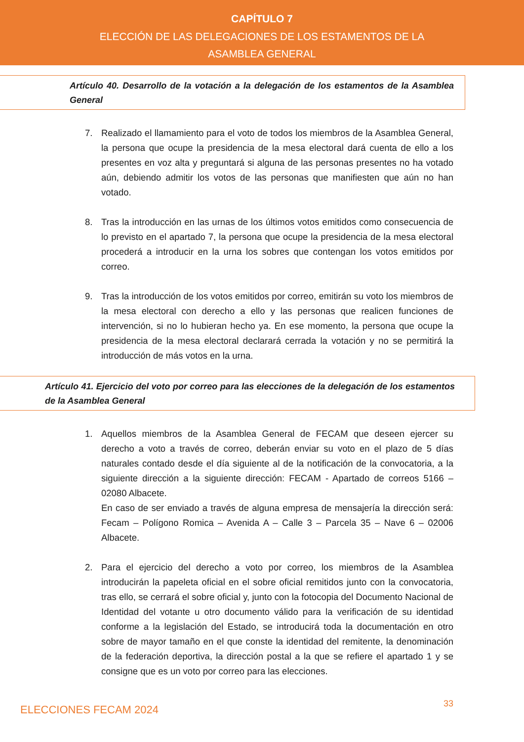CAPÍTULO 7
ELECCIÓN DE LAS DELEGACIONES DE LOS ESTAMENTOS DE LA ASAMBLEA GENERAL
Artículo 40. Desarrollo de la votación a la delegación de los estamentos de la Asamblea General
7. Realizado el llamamiento para el voto de todos los miembros de la Asamblea General, la persona que ocupe la presidencia de la mesa electoral dará cuenta de ello a los presentes en voz alta y preguntará si alguna de las personas presentes no ha votado aún, debiendo admitir los votos de las personas que manifiesten que aún no han votado.
8. Tras la introducción en las urnas de los últimos votos emitidos como consecuencia de lo previsto en el apartado 7, la persona que ocupe la presidencia de la mesa electoral procederá a introducir en la urna los sobres que contengan los votos emitidos por correo.
9. Tras la introducción de los votos emitidos por correo, emitirán su voto los miembros de la mesa electoral con derecho a ello y las personas que realicen funciones de intervención, si no lo hubieran hecho ya. En ese momento, la persona que ocupe la presidencia de la mesa electoral declarará cerrada la votación y no se permitirá la introducción de más votos en la urna.
Artículo 41. Ejercicio del voto por correo para las elecciones de la delegación de los estamentos de la Asamblea General
1. Aquellos miembros de la Asamblea General de FECAM que deseen ejercer su derecho a voto a través de correo, deberán enviar su voto en el plazo de 5 días naturales contado desde el día siguiente al de la notificación de la convocatoria, a la siguiente dirección a la siguiente dirección: FECAM - Apartado de correos 5166 – 02080 Albacete.
En caso de ser enviado a través de alguna empresa de mensajería la dirección será: Fecam – Polígono Romica – Avenida A – Calle 3 – Parcela 35 – Nave 6 – 02006 Albacete.
2. Para el ejercicio del derecho a voto por correo, los miembros de la Asamblea introducirán la papeleta oficial en el sobre oficial remitidos junto con la convocatoria, tras ello, se cerrará el sobre oficial y, junto con la fotocopia del Documento Nacional de Identidad del votante u otro documento válido para la verificación de su identidad conforme a la legislación del Estado, se introducirá toda la documentación en otro sobre de mayor tamaño en el que conste la identidad del remitente, la denominación de la federación deportiva, la dirección postal a la que se refiere el apartado 1 y se consigne que es un voto por correo para las elecciones.
ELECCIONES FECAM 2024 33